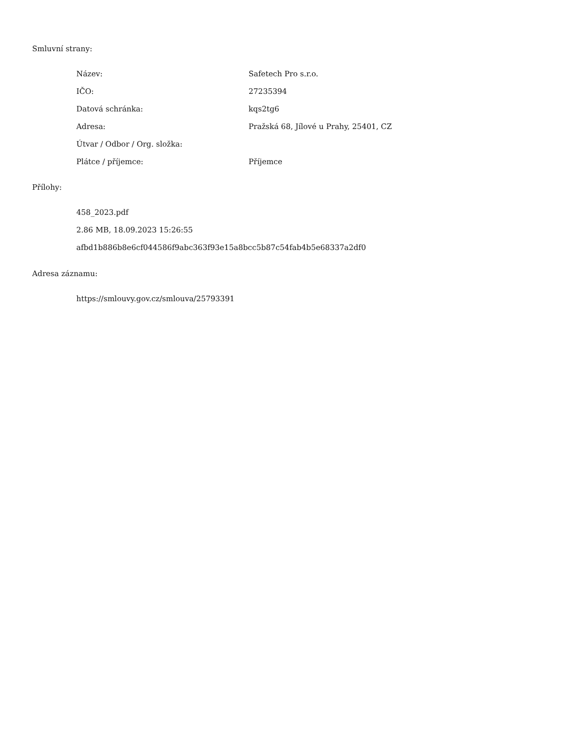Smluvní strany:
| Název: | Safetech Pro s.r.o. |
| IČO: | 27235394 |
| Datová schránka: | kqs2tg6 |
| Adresa: | Pražská 68, Jílové u Prahy, 25401, CZ |
| Útvar / Odbor / Org. složka: | |
| Plátce / příjemce: | Příjemce |
Přílohy:
458_2023.pdf
2.86 MB, 18.09.2023 15:26:55
afbd1b886b8e6cf044586f9abc363f93e15a8bcc5b87c54fab4b5e68337a2df0
Adresa záznamu:
https://smlouvy.gov.cz/smlouva/25793391